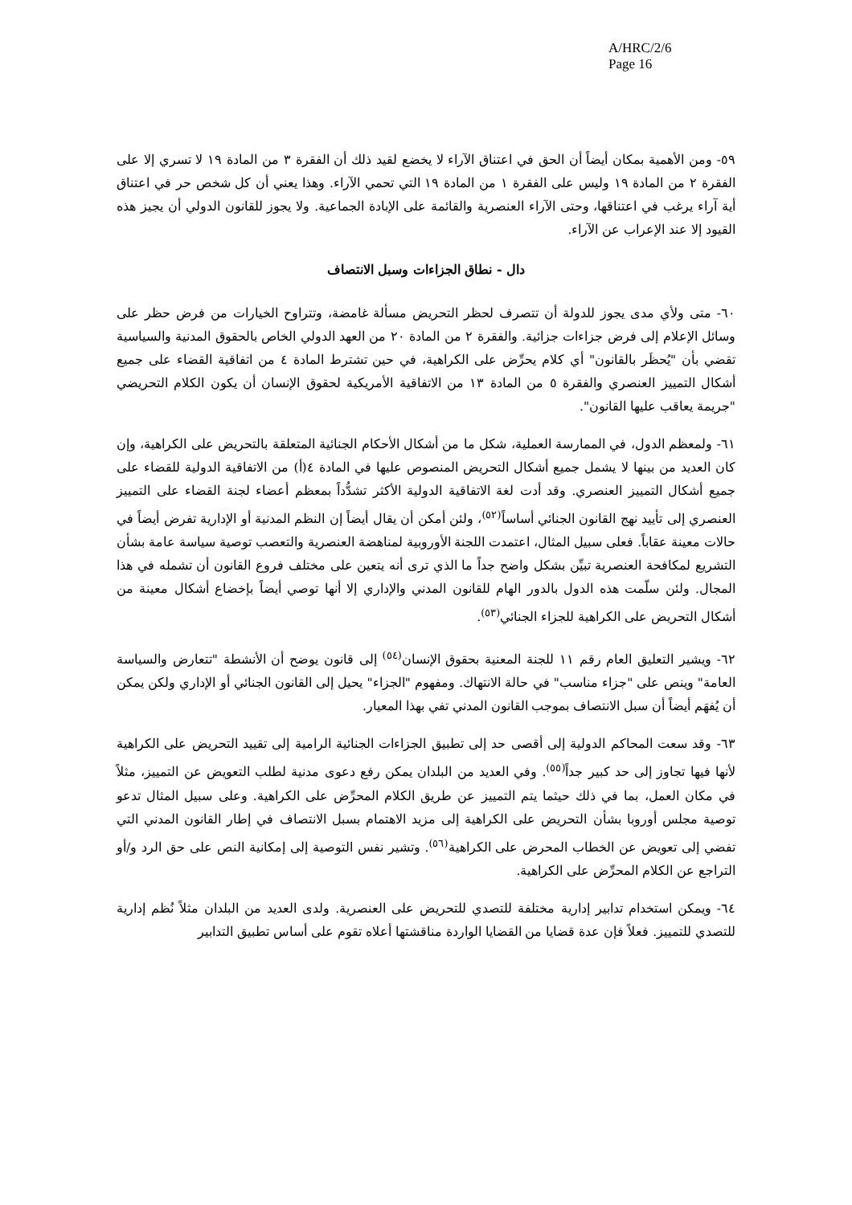A/HRC/2/6
Page 16
٥٩- ومن الأهمية بمكان أيضاً أن الحق في اعتناق الآراء لا يخضع لقيد ذلك أن الفقرة ٣ من المادة ١٩ لا تسري إلا على الفقرة ٢ من المادة ١٩ وليس على الفقرة ١ من المادة ١٩ التي تحمي الآراء. وهذا يعني أن كل شخص حر في اعتناق أية آراء يرغب في اعتناقها، وحتى الآراء العنصرية والقائمة على الإبادة الجماعية. ولا يجوز للقانون الدولي أن يجيز هذه القيود إلا عند الإعراب عن الآراء.
دال - نطاق الجزاءات وسبل الانتصاف
٦٠- متى ولأي مدى يجوز للدولة أن تتصرف لحظر التحريض مسألة غامضة، وتتراوح الخيارات من فرض حظر على وسائل الإعلام إلى فرض جزاءات جزائية. والفقرة ٢ من المادة ٢٠ من العهد الدولي الخاص بالحقوق المدنية والسياسية تقضي بأن "يُحظَر بالقانون" أي كلام يحرِّض على الكراهية، في حين تشترط المادة ٤ من اتفاقية القضاء على جميع أشكال التمييز العنصري والفقرة ٥ من المادة ١٣ من الاتفاقية الأمريكية لحقوق الإنسان أن يكون الكلام التحريضي "جريمة يعاقب عليها القانون".
٦١- ولمعظم الدول، في الممارسة العملية، شكل ما من أشكال الأحكام الجنائية المتعلقة بالتحريض على الكراهية، وإن كان العديد من بينها لا يشمل جميع أشكال التحريض المنصوص عليها في المادة ٤(أ) من الاتفاقية الدولية للقضاء على جميع أشكال التمييز العنصري. وقد أدت لغة الاتفاقية الدولية الأكثر تشدُّداً بمعظم أعضاء لجنة القضاء على التمييز العنصري إلى تأييد نهج القانون الجنائي أساساً<sup>(٥٢)</sup>، ولئن أمكن أن يقال أيضاً إن النظم المدنية أو الإدارية تفرض أيضاً في حالات معينة عقاباً. فعلى سبيل المثال، اعتمدت اللجنة الأوروبية لمناهضة العنصرية والتعصب توصية سياسة عامة بشأن التشريع لمكافحة العنصرية تبيِّن بشكل واضح جداً ما الذي ترى أنه يتعين على مختلف فروع القانون أن تشمله في هذا المجال. ولئن سلّمت هذه الدول بالدور الهام للقانون المدني والإداري إلا أنها توصي أيضاً بإخضاع أشكال معينة من أشكال التحريض على الكراهية للجزاء الجنائي<sup>(٥٣)</sup>.
٦٢- ويشير التعليق العام رقم ١١ للجنة المعنية بحقوق الإنسان<sup>(٥٤)</sup> إلى قانون يوضح أن الأنشطة "تتعارض والسياسة العامة" وينص على "جزاء مناسب" في حالة الانتهاك. ومفهوم "الجزاء" يحيل إلى القانون الجنائي أو الإداري ولكن يمكن أن يُفهَم أيضاً أن سبل الانتصاف بموجب القانون المدني تفي بهذا المعيار.
٦٣- وقد سعت المحاكم الدولية إلى أقصى حد إلى تطبيق الجزاءات الجنائية الرامية إلى تقييد التحريض على الكراهية لأنها فيها تجاوز إلى حد كبير جداً<sup>(٥٥)</sup>. وفي العديد من البلدان يمكن رفع دعوى مدنية لطلب التعويض عن التمييز، مثلاً في مكان العمل، بما في ذلك حيثما يتم التمييز عن طريق الكلام المحرِّض على الكراهية. وعلى سبيل المثال تدعو توصية مجلس أوروبا بشأن التحريض على الكراهية إلى مزيد الاهتمام بسبل الانتصاف في إطار القانون المدني التي تفضي إلى تعويض عن الخطاب المحرض على الكراهية<sup>(٥٦)</sup>. وتشير نفس التوصية إلى إمكانية النص على حق الرد و/أو التراجع عن الكلام المحرِّض على الكراهية.
٦٤- ويمكن استخدام تدابير إدارية مختلفة للتصدي للتحريض على العنصرية. ولدى العديد من البلدان مثلاً نُظم إدارية للتصدي للتمييز. فعلاً فإن عدة قضايا من القضايا الواردة مناقشتها أعلاه تقوم على أساس تطبيق التدابير